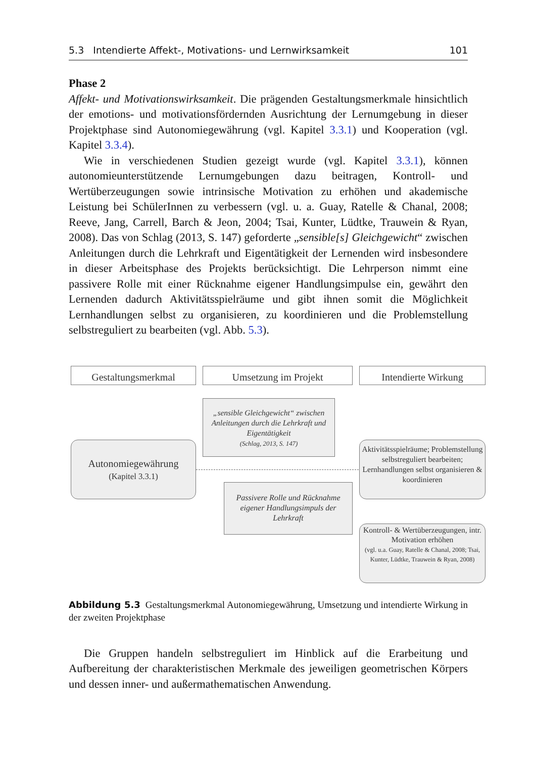5.3 Intendierte Affekt-, Motivations- und Lernwirksamkeit 101
Phase 2
Affekt- und Motivationswirksamkeit. Die prägenden Gestaltungsmerkmale hinsichtlich der emotions- und motivationsfördernden Ausrichtung der Lernumgebung in dieser Projektphase sind Autonomiegewährung (vgl. Kapitel 3.3.1) und Kooperation (vgl. Kapitel 3.3.4).
Wie in verschiedenen Studien gezeigt wurde (vgl. Kapitel 3.3.1), können autonomieunterstützende Lernumgebungen dazu beitragen, Kontroll- und Wertüberzeugungen sowie intrinsische Motivation zu erhöhen und akademische Leistung bei SchülerInnen zu verbessern (vgl. u. a. Guay, Ratelle & Chanal, 2008; Reeve, Jang, Carrell, Barch & Jeon, 2004; Tsai, Kunter, Lüdtke, Trauwein & Ryan, 2008). Das von Schlag (2013, S. 147) geforderte „sensible[s] Gleichgewicht“ zwischen Anleitungen durch die Lehrkraft und Eigentätigkeit der Lernenden wird insbesondere in dieser Arbeitsphase des Projekts berücksichtigt. Die Lehrperson nimmt eine passivere Rolle mit einer Rücknahme eigener Handlungsimpulse ein, gewährt den Lernenden dadurch Aktivitätsspielräume und gibt ihnen somit die Möglichkeit Lernhandlungen selbst zu organisieren, zu koordinieren und die Problemstellung selbstreguliert zu bearbeiten (vgl. Abb. 5.3).
Gestaltungsmerkmal Umsetzung im Projekt Intendierte Wirkung
„sensible Gleichgewicht“ zwischen Anleitungen durch die Lehrkraft und Eigentätigkeit
(Schlag, 2013, S. 147)
Autonomiegewährung
(Kapitel 3.3.1)
Passivere Rolle und Rücknahme eigener Handlungsimpuls der Lehrkraft
Aktivitätsspielräume; Problemstellung selbstreguliert bearbeiten; Lernhandlungen selbst organisieren & koordinieren
Kontroll- & Wertüberzeugungen, intr. Motivation erhöhen
(vgl. u.a. Guay, Ratelle & Chanal, 2008; Tsai, Kunter, Lüdtke, Trauwein & Ryan, 2008)
Abbildung 5.3 Gestaltungsmerkmal Autonomiegewährung, Umsetzung und intendierte Wirkung in der zweiten Projektphase
Die Gruppen handeln selbstreguliert im Hinblick auf die Erarbeitung und Aufbereitung der charakteristischen Merkmale des jeweiligen geometrischen Körpers und dessen inner- und außermathematischen Anwendung.